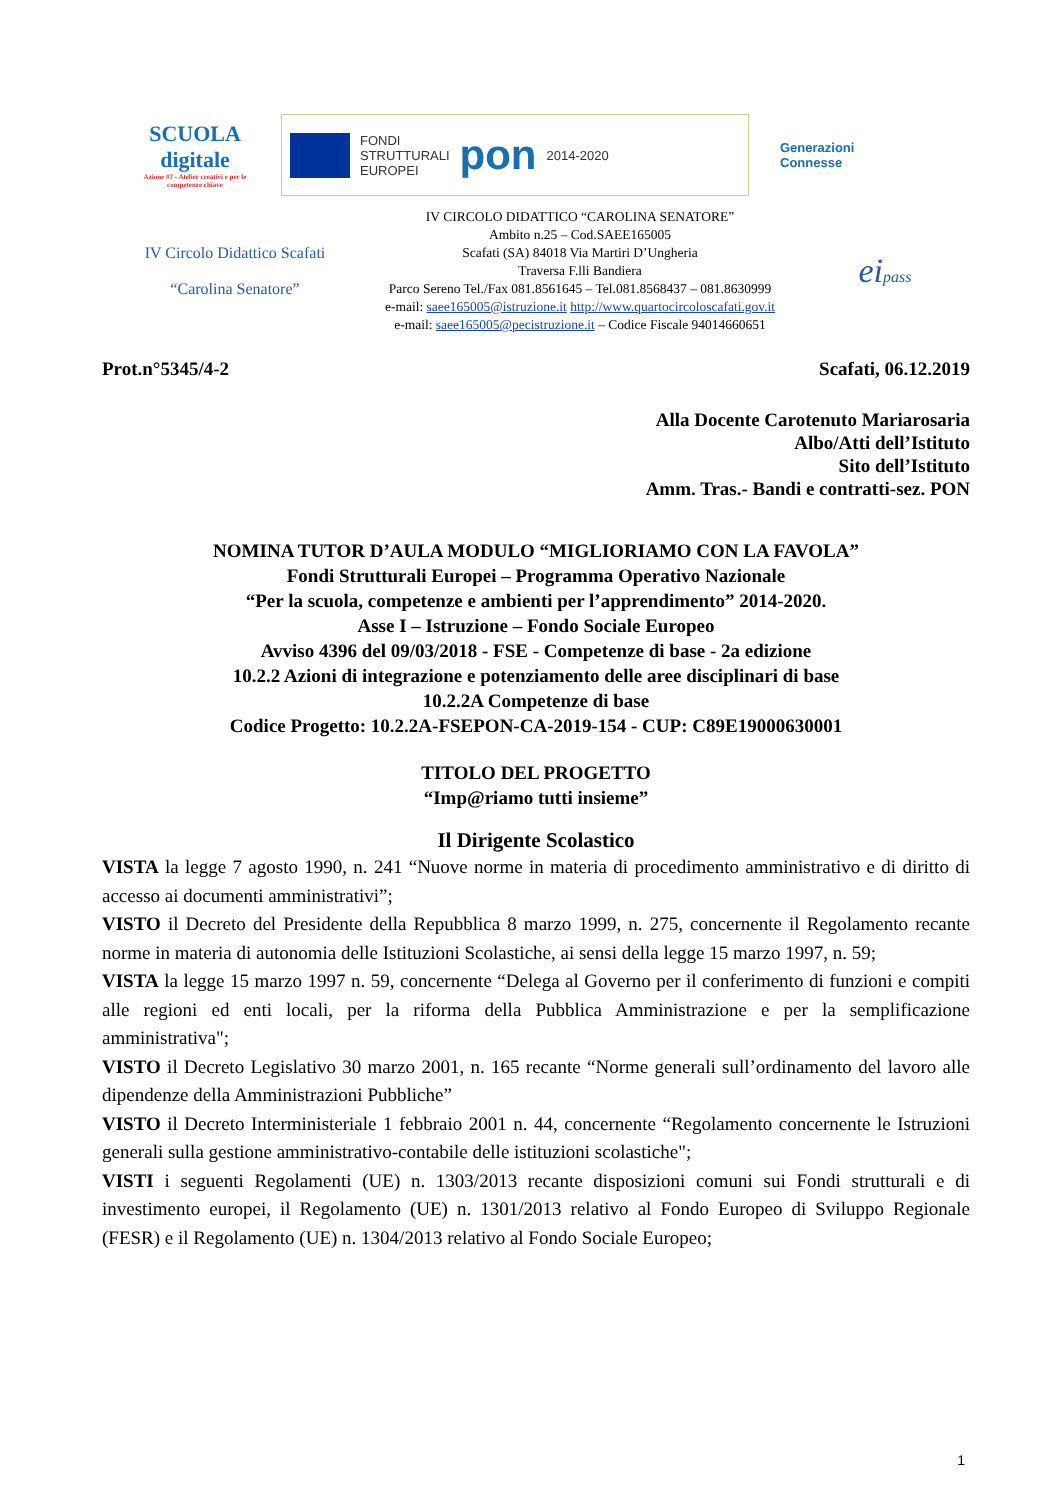SCUOLA digitale
Azione #7 - Atelier creativi e per le competenze chiave
FONDI
STRUTTURALI
EUROPEI
pon
2014-2020
Generazioni
Connesse
IV Circolo Didattico Scafati
“Carolina Senatore”
IV CIRCOLO DIDATTICO “CAROLINA SENATORE”
Ambito n.25 – Cod.SAEE165005
Scafati (SA) 84018 Via Martiri D’Ungheria
Traversa F.lli Bandiera
Parco Sereno Tel./Fax 081.8561645 – Tel.081.8568437 – 081.8630999
e-mail: saee165005@istruzione.it http://www.quartocircoloscafati.gov.it
e-mail: saee165005@pecistruzione.it – Codice Fiscale 94014660651
eipass
Prot.n°5345/4-2 Scafati, 06.12.2019
Alla Docente Carotenuto Mariarosaria
Albo/Atti dell’Istituto
Sito dell’Istituto
Amm. Tras.- Bandi e contratti-sez. PON
NOMINA TUTOR D’AULA MODULO “MIGLIORIAMO CON LA FAVOLA”
Fondi Strutturali Europei – Programma Operativo Nazionale
“Per la scuola, competenze e ambienti per l’apprendimento” 2014-2020.
Asse I – Istruzione – Fondo Sociale Europeo
Avviso 4396 del 09/03/2018 - FSE - Competenze di base - 2a edizione
10.2.2 Azioni di integrazione e potenziamento delle aree disciplinari di base
10.2.2A Competenze di base
Codice Progetto: 10.2.2A-FSEPON-CA-2019-154 - CUP: C89E19000630001
TITOLO DEL PROGETTO
“Imp@riamo tutti insieme”
Il Dirigente Scolastico
VISTA la legge 7 agosto 1990, n. 241 “Nuove norme in materia di procedimento amministrativo e di diritto di accesso ai documenti amministrativi”;
VISTO il Decreto del Presidente della Repubblica 8 marzo 1999, n. 275, concernente il Regolamento recante norme in materia di autonomia delle Istituzioni Scolastiche, ai sensi della legge 15 marzo 1997, n. 59;
VISTA la legge 15 marzo 1997 n. 59, concernente “Delega al Governo per il conferimento di funzioni e compiti alle regioni ed enti locali, per la riforma della Pubblica Amministrazione e per la semplificazione amministrativa";
VISTO il Decreto Legislativo 30 marzo 2001, n. 165 recante “Norme generali sull’ordinamento del lavoro alle dipendenze della Amministrazioni Pubbliche”
VISTO il Decreto Interministeriale 1 febbraio 2001 n. 44, concernente “Regolamento concernente le Istruzioni generali sulla gestione amministrativo-contabile delle istituzioni scolastiche";
VISTI i seguenti Regolamenti (UE) n. 1303/2013 recante disposizioni comuni sui Fondi strutturali e di investimento europei, il Regolamento (UE) n. 1301/2013 relativo al Fondo Europeo di Sviluppo Regionale (FESR) e il Regolamento (UE) n. 1304/2013 relativo al Fondo Sociale Europeo;
1